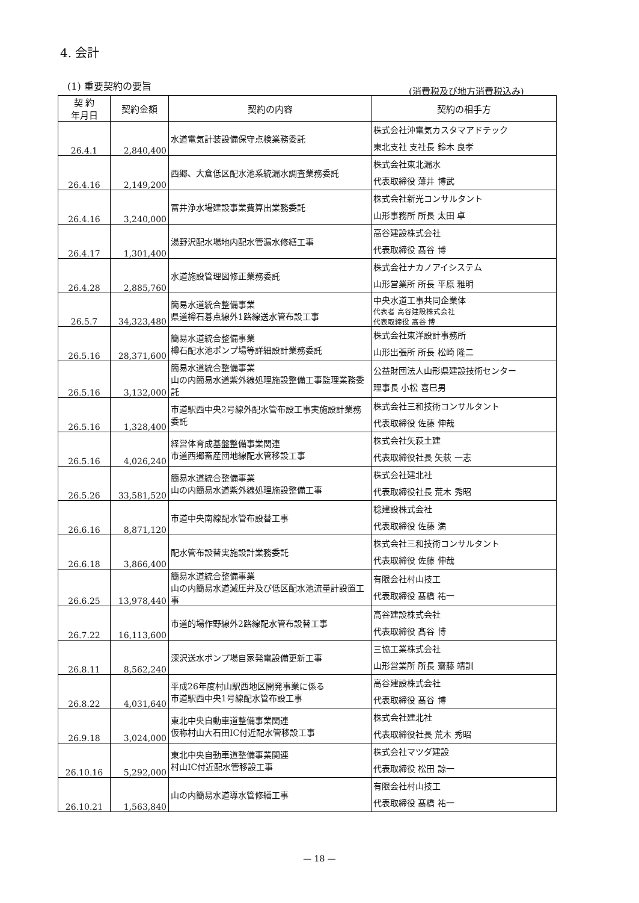4. 会計
(1) 重要契約の要旨 (消費税及び地方消費税込み)
| 契 約 年月日 | 契約金額 | 契約の内容 | 契約の相手方 |
| --- | --- | --- | --- |
| 26.4.1 | 2,840,400 | 水道電気計装設備保守点検業務委託 | 株式会社沖電気カスタマアドテック 東北支社 支社長 鈴木 良孝 |
| 26.4.16 | 2,149,200 | 西郷、大倉低区配水池系統漏水調査業務委託 | 株式会社東北漏水 代表取締役 薄井 博武 |
| 26.4.16 | 3,240,000 | 冨井浄水場建設事業費算出業務委託 | 株式会社新光コンサルタント 山形事務所 所長 太田 卓 |
| 26.4.17 | 1,301,400 | 湯野沢配水場地内配水管漏水修繕工事 | 高谷建設株式会社 代表取締役 髙谷 博 |
| 26.4.28 | 2,885,760 | 水道施設管理図修正業務委託 | 株式会社ナカノアイシステム 山形営業所 所長 平原 雅明 |
| 26.5.7 | 34,323,480 | 簡易水道統合整備事業 県道樽石碁点線外1路線送水管布設工事 | 中央水道工事共同企業体 代表者 高谷建設株式会社 代表取締役 髙谷 博 |
| 26.5.16 | 28,371,600 | 簡易水道統合整備事業 樽石配水池ポンプ場等詳細設計業務委託 | 株式会社東洋設計事務所 山形出張所 所長 松崎 隆二 |
| 26.5.16 | 3,132,000 | 簡易水道統合整備事業 山の内簡易水道紫外線処理施設整備工事監理業務委託 | 公益財団法人山形県建設技術センター 理事長 小松 喜巳男 |
| 26.5.16 | 1,328,400 | 市道駅西中央2号線外配水管布設工事実施設計業務委託 | 株式会社三和技術コンサルタント 代表取締役 佐藤 伸哉 |
| 26.5.16 | 4,026,240 | 経営体育成基盤整備事業関連 市道西郷畜産団地線配水管移設工事 | 株式会社矢萩土建 代表取締役社長 矢萩 一志 |
| 26.5.26 | 33,581,520 | 簡易水道統合整備事業 山の内簡易水道紫外線処理施設整備工事 | 株式会社建北社 代表取締役社長 荒木 秀昭 |
| 26.6.16 | 8,871,120 | 市道中央南線配水管布設替工事 | 稔建設株式会社 代表取締役 佐藤 満 |
| 26.6.18 | 3,866,400 | 配水管布設替実施設計業務委託 | 株式会社三和技術コンサルタント 代表取締役 佐藤 伸哉 |
| 26.6.25 | 13,978,440 | 簡易水道統合整備事業 山の内簡易水道減圧弁及び低区配水池流量計設置工事 | 有限会社村山技工 代表取締役 髙橋 祐一 |
| 26.7.22 | 16,113,600 | 市道的場作野線外2路線配水管布設替工事 | 高谷建設株式会社 代表取締役 髙谷 博 |
| 26.8.11 | 8,562,240 | 深沢送水ポンプ場自家発電設備更新工事 | 三協工業株式会社 山形営業所 所長 齋藤 靖訓 |
| 26.8.22 | 4,031,640 | 平成26年度村山駅西地区開発事業に係る 市道駅西中央1号線配水管布設工事 | 高谷建設株式会社 代表取締役 髙谷 博 |
| 26.9.18 | 3,024,000 | 東北中央自動車道整備事業関連 仮称村山大石田IC付近配水管移設工事 | 株式会社建北社 代表取締役社長 荒木 秀昭 |
| 26.10.16 | 5,292,000 | 東北中央自動車道整備事業関連 村山IC付近配水管移設工事 | 株式会社マツダ建設 代表取締役 松田 諒一 |
| 26.10.21 | 1,563,840 | 山の内簡易水道導水管修繕工事 | 有限会社村山技工 代表取締役 髙橋 祐一 |
— 18 —